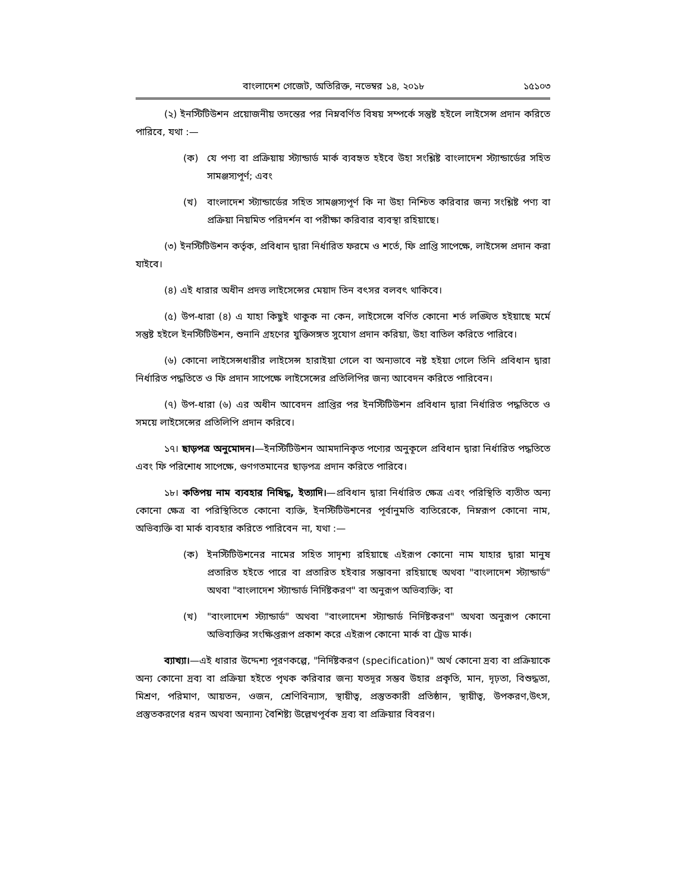বাংলাদেশ গেজেট, অতিরিক্ত, নভেম্বর ১৪, ২০১৮ ১৫১০৩
(২) ইনস্টিটিউশন প্রয়োজনীয় তদন্তের পর নিম্নবর্ণিত বিষয় সম্পর্কে সন্তুষ্ট হইলে লাইসেন্স প্রদান করিতে পারিবে, যথা :—
(ক) যে পণ্য বা প্রক্রিয়ায় স্ট্যান্ডার্ড মার্ক ব্যবহৃত হইবে উহা সংশ্লিষ্ট বাংলাদেশ স্ট্যান্ডার্ডের সহিত সামঞ্জস্যপূর্ণ; এবং
(খ) বাংলাদেশ স্ট্যান্ডার্ডের সহিত সামঞ্জস্যপূর্ণ কি না উহা নিশ্চিত করিবার জন্য সংশ্লিষ্ট পণ্য বা প্রক্রিয়া নিয়মিত পরিদর্শন বা পরীক্ষা করিবার ব্যবস্থা রহিয়াছে।
(৩) ইনস্টিটিউশন কর্তৃক, প্রবিধান দ্বারা নির্ধারিত ফরমে ও শর্তে, ফি প্রাপ্তি সাপেক্ষে, লাইসেন্স প্রদান করা যাইবে।
(৪) এই ধারার অধীন প্রদত্ত লাইসেন্সের মেয়াদ তিন বৎসর বলবৎ থাকিবে।
(৫) উপ-ধারা (৪) এ যাহা কিছুই থাকুক না কেন, লাইসেন্সে বর্ণিত কোনো শর্ত লঙ্ঘিত হইয়াছে মর্মে সন্তুষ্ট হইলে ইনস্টিটিউশন, শুনানি গ্রহণের যুক্তিসঙ্গত সুযোগ প্রদান করিয়া, উহা বাতিল করিতে পারিবে।
(৬) কোনো লাইসেন্সধারীর লাইসেন্স হারাইয়া গেলে বা অন্যভাবে নষ্ট হইয়া গেলে তিনি প্রবিধান দ্বারা নির্ধারিত পদ্ধতিতে ও ফি প্রদান সাপেক্ষে লাইসেন্সের প্রতিলিপির জন্য আবেদন করিতে পারিবেন।
(৭) উপ-ধারা (৬) এর অধীন আবেদন প্রাপ্তির পর ইনস্টিটিউশন প্রবিধান দ্বারা নির্ধারিত পদ্ধতিতে ও সময়ে লাইসেন্সের প্রতিলিপি প্রদান করিবে।
১৭। ছাড়পত্র অনুমোদন।—ইনস্টিটিউশন আমদানিকৃত পণ্যের অনুকূলে প্রবিধান দ্বারা নির্ধারিত পদ্ধতিতে এবং ফি পরিশোধ সাপেক্ষে, গুণগতমানের ছাড়পত্র প্রদান করিতে পারিবে।
১৮। কতিপয় নাম ব্যবহার নিষিদ্ধ, ইত্যাদি।—প্রবিধান দ্বারা নির্ধারিত ক্ষেত্র এবং পরিস্থিতি ব্যতীত অন্য কোনো ক্ষেত্র বা পরিস্থিতিতে কোনো ব্যক্তি, ইনস্টিটিউশনের পূর্বানুমতি ব্যতিরেকে, নিম্নরূপ কোনো নাম, অভিব্যক্তি বা মার্ক ব্যবহার করিতে পারিবেন না, যথা :—
(ক) ইনস্টিটিউশনের নামের সহিত সাদৃশ্য রহিয়াছে এইরূপ কোনো নাম যাহার দ্বারা মানুষ প্রতারিত হইতে পারে বা প্রতারিত হইবার সম্ভাবনা রহিয়াছে অথবা "বাংলাদেশ স্ট্যান্ডার্ড" অথবা "বাংলাদেশ স্ট্যান্ডার্ড নির্দিষ্টকরণ" বা অনুরূপ অভিব্যক্তি; বা
(খ) "বাংলাদেশ স্ট্যান্ডার্ড" অথবা "বাংলাদেশ স্ট্যান্ডার্ড নির্দিষ্টকরণ" অথবা অনুরূপ কোনো অভিব্যক্তির সংক্ষিপ্তরূপ প্রকাশ করে এইরূপ কোনো মার্ক বা ট্রেড মার্ক।
ব্যাখ্যা।—এই ধারার উদ্দেশ্য পূরণকল্পে, "নির্দিষ্টকরণ (specification)" অর্থ কোনো দ্রব্য বা প্রক্রিয়াকে অন্য কোনো দ্রব্য বা প্রক্রিয়া হইতে পৃথক করিবার জন্য যতদূর সম্ভব উহার প্রকৃতি, মান, দৃঢ়তা, বিশুদ্ধতা, মিশ্রণ, পরিমাণ, আয়তন, ওজন, শ্রেণিবিন্যাস, স্থায়ীত্ব, প্রস্তুতকারী প্রতিষ্ঠান, স্থায়ীত্ব, উপকরণ,উৎস, প্রস্তুতকরণের ধরন অথবা অন্যান্য বৈশিষ্ট্য উল্লেখপূর্বক দ্রব্য বা প্রক্রিয়ার বিবরণ।